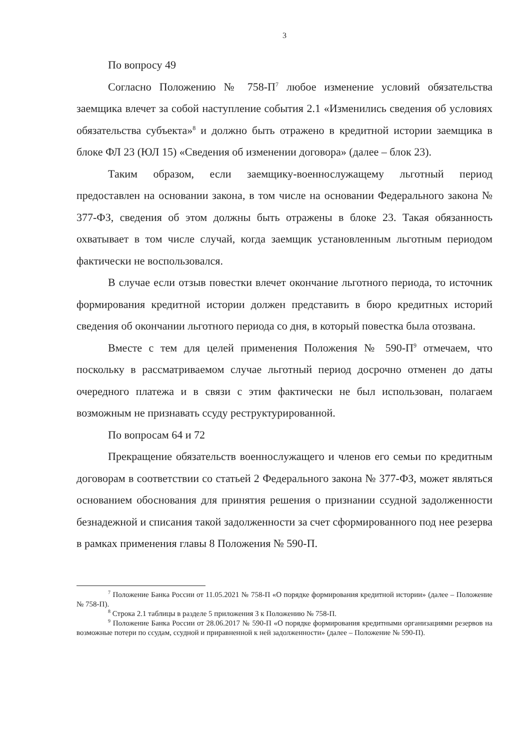3
По вопросу 49
Согласно Положению № 758-П<sup>7</sup> любое изменение условий обязательства заемщика влечет за собой наступление события 2.1 «Изменились сведения об условиях обязательства субъекта»<sup>8</sup> и должно быть отражено в кредитной истории заемщика в блоке ФЛ 23 (ЮЛ 15) «Сведения об изменении договора» (далее – блок 23).
Таким образом, если заемщику-военнослужащему льготный период предоставлен на основании закона, в том числе на основании Федерального закона № 377-ФЗ, сведения об этом должны быть отражены в блоке 23. Такая обязанность охватывает в том числе случай, когда заемщик установленным льготным периодом фактически не воспользовался.
В случае если отзыв повестки влечет окончание льготного периода, то источник формирования кредитной истории должен представить в бюро кредитных историй сведения об окончании льготного периода со дня, в который повестка была отозвана.
Вместе с тем для целей применения Положения № 590-П<sup>9</sup> отмечаем, что поскольку в рассматриваемом случае льготный период досрочно отменен до даты очередного платежа и в связи с этим фактически не был использован, полагаем возможным не признавать ссуду реструктурированной.
По вопросам 64 и 72
Прекращение обязательств военнослужащего и членов его семьи по кредитным договорам в соответствии со статьей 2 Федерального закона № 377-ФЗ, может являться основанием обоснования для принятия решения о признании ссудной задолженности безнадежной и списания такой задолженности за счет сформированного под нее резерва в рамках применения главы 8 Положения № 590-П.
<sup>7</sup> Положение Банка России от 11.05.2021 № 758-П «О порядке формирования кредитной истории» (далее – Положение № 758-П).
<sup>8</sup> Строка 2.1 таблицы в разделе 5 приложения 3 к Положению № 758-П.
<sup>9</sup> Положение Банка России от 28.06.2017 № 590-П «О порядке формирования кредитными организациями резервов на возможные потери по ссудам, ссудной и приравненной к ней задолженности» (далее – Положение № 590-П).